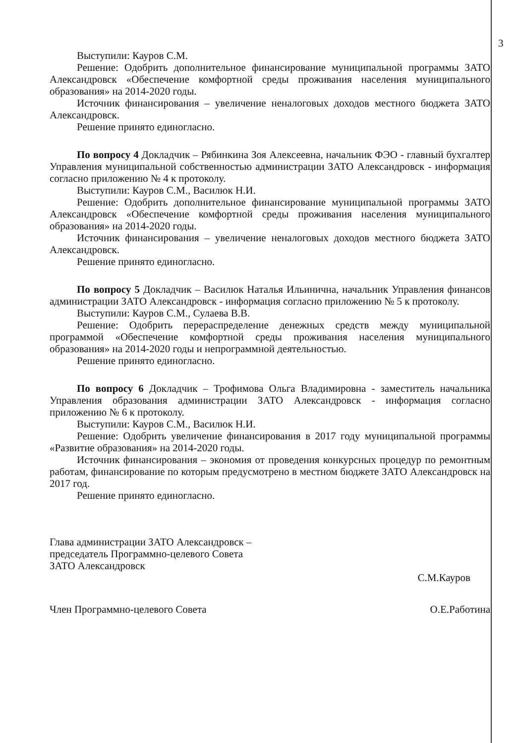3
Выступили: Кауров С.М.
Решение: Одобрить дополнительное финансирование муниципальной программы ЗАТО Александровск «Обеспечение комфортной среды проживания населения муниципального образования» на 2014-2020 годы.
Источник финансирования – увеличение неналоговых доходов местного бюджета ЗАТО Александровск.
Решение принято единогласно.
По вопросу 4 Докладчик – Рябинкина Зоя Алексеевна, начальник ФЭО - главный бухгалтер Управления муниципальной собственностью администрации ЗАТО Александровск - информация согласно приложению № 4 к протоколу.
Выступили: Кауров С.М., Василюк Н.И.
Решение: Одобрить дополнительное финансирование муниципальной программы ЗАТО Александровск «Обеспечение комфортной среды проживания населения муниципального образования» на 2014-2020 годы.
Источник финансирования – увеличение неналоговых доходов местного бюджета ЗАТО Александровск.
Решение принято единогласно.
По вопросу 5 Докладчик – Василюк Наталья Ильинична, начальник Управления финансов администрации ЗАТО Александровск - информация согласно приложению № 5 к протоколу.
Выступили: Кауров С.М., Сулаева В.В.
Решение: Одобрить перераспределение денежных средств между муниципальной программой «Обеспечение комфортной среды проживания населения муниципального образования» на 2014-2020 годы и непрограммной деятельностью.
Решение принято единогласно.
По вопросу 6 Докладчик – Трофимова Ольга Владимировна - заместитель начальника Управления образования администрации ЗАТО Александровск - информация согласно приложению № 6 к протоколу.
Выступили: Кауров С.М., Василюк Н.И.
Решение: Одобрить увеличение финансирования в 2017 году муниципальной программы «Развитие образования» на 2014-2020 годы.
Источник финансирования – экономия от проведения конкурсных процедур по ремонтным работам, финансирование по которым предусмотрено в местном бюджете ЗАТО Александровск на 2017 год.
Решение принято единогласно.
Глава администрации ЗАТО Александровск –
председатель Программно-целевого Совета
ЗАТО Александровск
С.М.Кауров
Член Программно-целевого Совета
О.Е.Работина